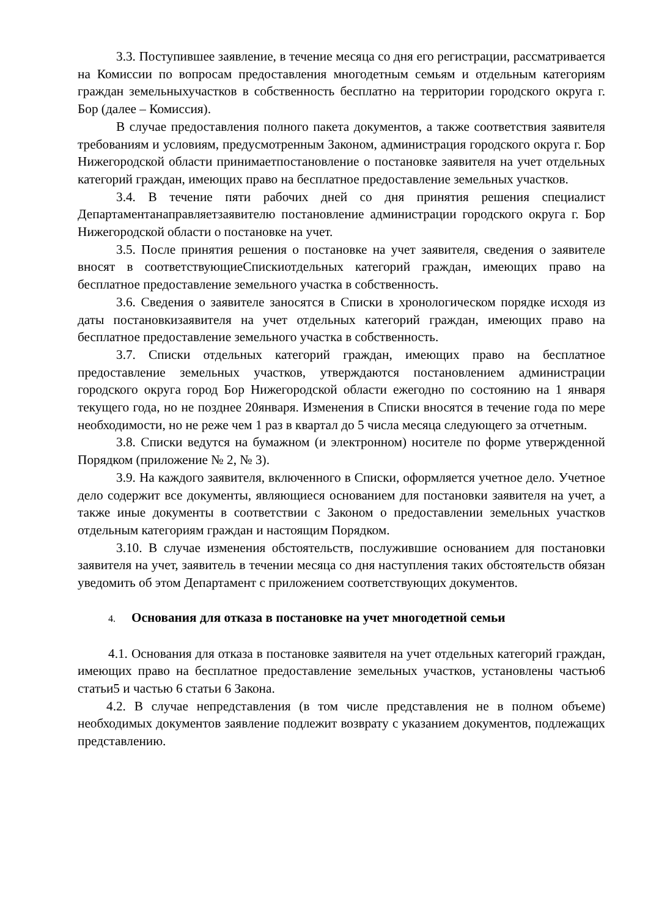3.3. Поступившее заявление, в течение месяца со дня его регистрации, рассматривается на Комиссии по вопросам предоставления многодетным семьям и отдельным категориям граждан земельныхучастков в собственность бесплатно на территории городского округа г. Бор (далее – Комиссия).
В случае предоставления полного пакета документов, а также соответствия заявителя требованиям и условиям, предусмотренным Законом, администрация городского округа г. Бор Нижегородской области принимаетпостановление о постановке заявителя на учет отдельных категорий граждан, имеющих право на бесплатное предоставление земельных участков.
3.4. В течение пяти рабочих дней со дня принятия решения специалист Департаментанаправляетзаявителю постановление администрации городского округа г. Бор Нижегородской области о постановке на учет.
3.5. После принятия решения о постановке на учет заявителя, сведения о заявителе вносят в соответствующиеСпискиотдельных категорий граждан, имеющих право на бесплатное предоставление земельного участка в собственность.
3.6. Сведения о заявителе заносятся в Списки в хронологическом порядке исходя из даты постановкизаявителя на учет отдельных категорий граждан, имеющих право на бесплатное предоставление земельного участка в собственность.
3.7. Списки отдельных категорий граждан, имеющих право на бесплатное предоставление земельных участков, утверждаются постановлением администрации городского округа город Бор Нижегородской области ежегодно по состоянию на 1 января текущего года, но не позднее 20января. Изменения в Списки вносятся в течение года по мере необходимости, но не реже чем 1 раз в квартал до 5 числа месяца следующего за отчетным.
3.8. Списки ведутся на бумажном (и электронном) носителе по форме утвержденной Порядком (приложение № 2, № 3).
3.9. На каждого заявителя, включенного в Списки, оформляется учетное дело. Учетное дело содержит все документы, являющиеся основанием для постановки заявителя на учет, а также иные документы в соответствии с Законом о предоставлении земельных участков отдельным категориям граждан и настоящим Порядком.
3.10. В случае изменения обстоятельств, послужившие основанием для постановки заявителя на учет, заявитель в течении месяца со дня наступления таких обстоятельств обязан уведомить об этом Департамент с приложением соответствующих документов.
4. Основания для отказа в постановке на учет многодетной семьи
4.1. Основания для отказа в постановке заявителя на учет отдельных категорий граждан, имеющих право на бесплатное предоставление земельных участков, установлены частью6 статьи5 и частью 6 статьи 6 Закона.
4.2. В случае непредставления (в том числе представления не в полном объеме) необходимых документов заявление подлежит возврату с указанием документов, подлежащих представлению.